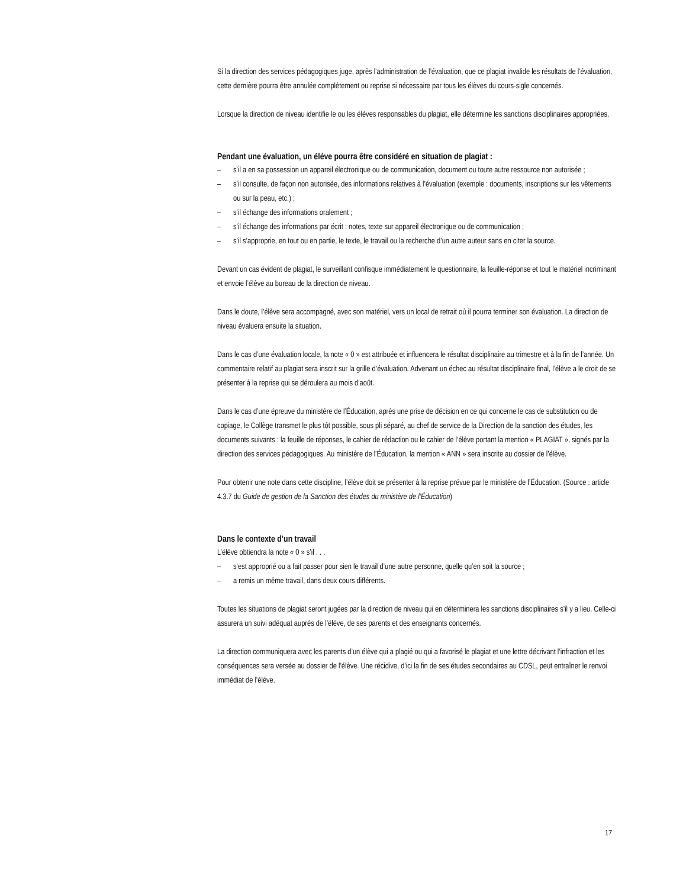Si la direction des services pédagogiques juge, après l’administration de l’évaluation, que ce plagiat invalide les résultats de l’évaluation, cette dernière pourra être annulée complètement ou reprise si nécessaire par tous les élèves du cours-sigle concernés.
Lorsque la direction de niveau identifie le ou les élèves responsables du plagiat, elle détermine les sanctions disciplinaires appropriées.
Pendant une évaluation, un élève pourra être considéré en situation de plagiat :
– s’il a en sa possession un appareil électronique ou de communication, document ou toute autre ressource non autorisée ;
– s’il consulte, de façon non autorisée, des informations relatives à l’évaluation (exemple : documents, inscriptions sur les vêtements ou sur la peau, etc.) ;
– s’il échange des informations oralement ;
– s’il échange des informations par écrit : notes, texte sur appareil électronique ou de communication ;
– s’il s’approprie, en tout ou en partie, le texte, le travail ou la recherche d’un autre auteur sans en citer la source.
Devant un cas évident de plagiat, le surveillant confisque immédiatement le questionnaire, la feuille-réponse et tout le matériel incriminant et envoie l’élève au bureau de la direction de niveau.
Dans le doute, l’élève sera accompagné, avec son matériel, vers un local de retrait où il pourra terminer son évaluation. La direction de niveau évaluera ensuite la situation.
Dans le cas d’une évaluation locale, la note « 0 » est attribuée et influencera le résultat disciplinaire au trimestre et à la fin de l’année. Un commentaire relatif au plagiat sera inscrit sur la grille d’évaluation. Advenant un échec au résultat disciplinaire final, l’élève a le droit de se présenter à la reprise qui se déroulera au mois d’août.
Dans le cas d’une épreuve du ministère de l’Éducation, après une prise de décision en ce qui concerne le cas de substitution ou de copiage, le Collège transmet le plus tôt possible, sous pli séparé, au chef de service de la Direction de la sanction des études, les documents suivants : la feuille de réponses, le cahier de rédaction ou le cahier de l’élève portant la mention « PLAGIAT », signés par la direction des services pédagogiques. Au ministère de l’Éducation, la mention « ANN » sera inscrite au dossier de l’élève.
Pour obtenir une note dans cette discipline, l’élève doit se présenter à la reprise prévue par le ministère de l’Éducation. (Source : article 4.3.7 du Guide de gestion de la Sanction des études du ministère de l’Éducation)
Dans le contexte d’un travail
L’élève obtiendra la note « 0 » s’il . . .
– s’est approprié ou a fait passer pour sien le travail d’une autre personne, quelle qu’en soit la source ;
– a remis un même travail, dans deux cours différents.
Toutes les situations de plagiat seront jugées par la direction de niveau qui en déterminera les sanctions disciplinaires s’il y a lieu. Celle-ci assurera un suivi adéquat auprès de l’élève, de ses parents et des enseignants concernés.
La direction communiquera avec les parents d’un élève qui a plagié ou qui a favorisé le plagiat et une lettre décrivant l’infraction et les conséquences sera versée au dossier de l’élève. Une récidive, d’ici la fin de ses études secondaires au CDSL, peut entraîner le renvoi immédiat de l’élève.
17